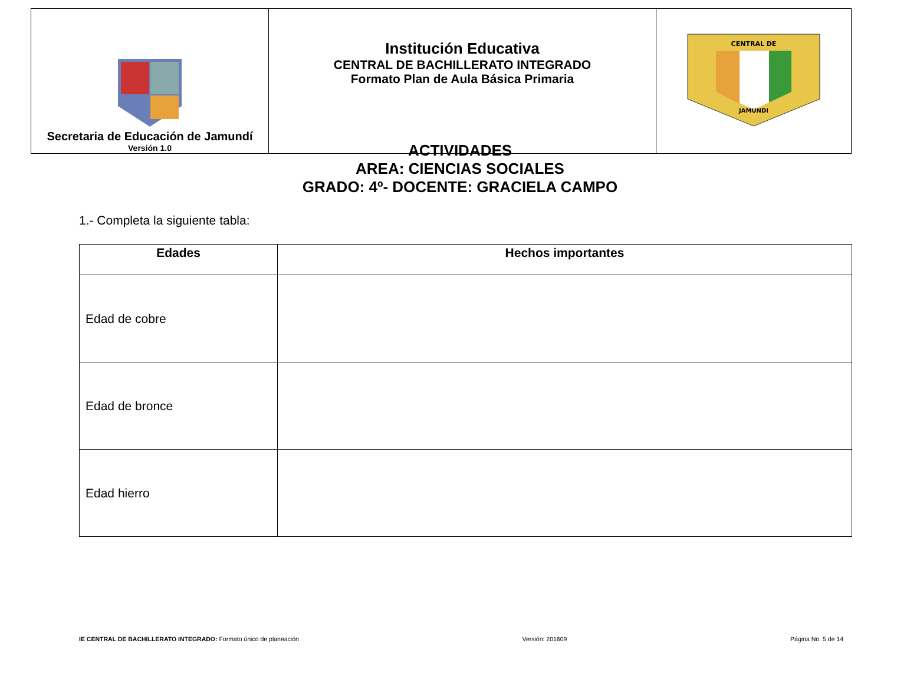| Secretaria de Educación de Jamundí Versión 1.0 | Institución Educativa CENTRAL DE BACHILLERATO INTEGRADO Formato Plan de Aula Básica Primaria | CENTRAL DE JAMUNDI |
ACTIVIDADES
AREA: CIENCIAS SOCIALES
GRADO: 4º- DOCENTE: GRACIELA CAMPO
1.- Completa la siguiente tabla:
| Edades | Hechos importantes |
| --- | --- |
| Edad de cobre | |
| Edad de bronce | |
| Edad hierro | |
IE CENTRAL DE BACHILLERATO INTEGRADO: Formato único de planeación Versión: 201609 Página No. 5 de 14